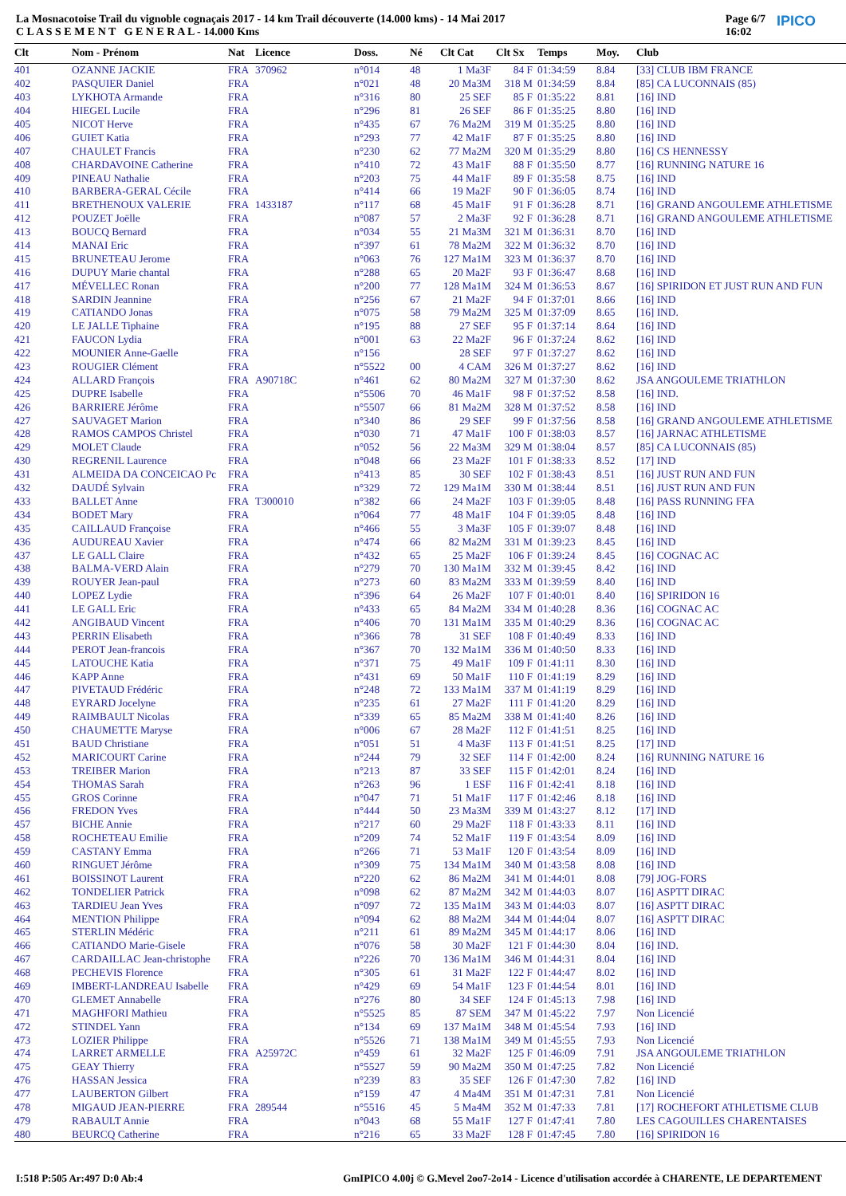La Mosnacotoise Trail du vignoble cognaçais 2017 - 14 km Trail découverte (14.000 kms) - 14 Mai 2017
C L A S S E M E N T G E N E R A L - 14.000 Kms
Page 6/7
16:02 IPICO
| Clt | Nom - Prénom | Nat | Licence | Doss. | Né | Clt Cat | Clt Sx | Temps | Moy. | Club |
| --- | --- | --- | --- | --- | --- | --- | --- | --- | --- | --- |
| 401 | OZANNE JACKIE | FRA | 370962 | n°014 | 48 | 1 Ma3F | 84 F | 01:34:59 | 8.84 | [33] CLUB IBM FRANCE |
| 402 | PASQUIER Daniel | FRA | | n°021 | 48 | 20 Ma3M | 318 M | 01:34:59 | 8.84 | [85] CA LUCONNAIS (85) |
| 403 | LYKHOTA Armande | FRA | | n°316 | 80 | 25 SEF | 85 F | 01:35:22 | 8.81 | [16] IND |
| 404 | HIEGEL Lucile | FRA | | n°296 | 81 | 26 SEF | 86 F | 01:35:25 | 8.80 | [16] IND |
| 405 | NICOT Herve | FRA | | n°435 | 67 | 76 Ma2M | 319 M | 01:35:25 | 8.80 | [16] IND |
| 406 | GUIET Katia | FRA | | n°293 | 77 | 42 Ma1F | 87 F | 01:35:25 | 8.80 | [16] IND |
| 407 | CHAULET Francis | FRA | | n°230 | 62 | 77 Ma2M | 320 M | 01:35:29 | 8.80 | [16] CS HENNESSY |
| 408 | CHARDAVOINE Catherine | FRA | | n°410 | 72 | 43 Ma1F | 88 F | 01:35:50 | 8.77 | [16] RUNNING NATURE 16 |
| 409 | PINEAU Nathalie | FRA | | n°203 | 75 | 44 Ma1F | 89 F | 01:35:58 | 8.75 | [16] IND |
| 410 | BARBERA-GERAL Cécile | FRA | | n°414 | 66 | 19 Ma2F | 90 F | 01:36:05 | 8.74 | [16] IND |
| 411 | BRETHENOUX VALERIE | FRA | 1433187 | n°117 | 68 | 45 Ma1F | 91 F | 01:36:28 | 8.71 | [16] GRAND ANGOULEME ATHLETISME |
| 412 | POUZET Joëlle | FRA | | n°087 | 57 | 2 Ma3F | 92 F | 01:36:28 | 8.71 | [16] GRAND ANGOULEME ATHLETISME |
| 413 | BOUCQ Bernard | FRA | | n°034 | 55 | 21 Ma3M | 321 M | 01:36:31 | 8.70 | [16] IND |
| 414 | MANAI Eric | FRA | | n°397 | 61 | 78 Ma2M | 322 M | 01:36:32 | 8.70 | [16] IND |
| 415 | BRUNETEAU Jerome | FRA | | n°063 | 76 | 127 Ma1M | 323 M | 01:36:37 | 8.70 | [16] IND |
| 416 | DUPUY Marie chantal | FRA | | n°288 | 65 | 20 Ma2F | 93 F | 01:36:47 | 8.68 | [16] IND |
| 417 | MÉVELLEC Ronan | FRA | | n°200 | 77 | 128 Ma1M | 324 M | 01:36:53 | 8.67 | [16] SPIRIDON ET JUST RUN AND FUN |
| 418 | SARDIN Jeannine | FRA | | n°256 | 67 | 21 Ma2F | 94 F | 01:37:01 | 8.66 | [16] IND |
| 419 | CATIANDO Jonas | FRA | | n°075 | 58 | 79 Ma2M | 325 M | 01:37:09 | 8.65 | [16] IND. |
| 420 | LE JALLE Tiphaine | FRA | | n°195 | 88 | 27 SEF | 95 F | 01:37:14 | 8.64 | [16] IND |
| 421 | FAUCON Lydia | FRA | | n°001 | 63 | 22 Ma2F | 96 F | 01:37:24 | 8.62 | [16] IND |
| 422 | MOUNIER Anne-Gaelle | FRA | | n°156 | | 28 SEF | 97 F | 01:37:27 | 8.62 | [16] IND |
| 423 | ROUGIER Clément | FRA | | n°5522 | 00 | 4 CAM | 326 M | 01:37:27 | 8.62 | [16] IND |
| 424 | ALLARD François | FRA | A90718C | n°461 | 62 | 80 Ma2M | 327 M | 01:37:30 | 8.62 | JSA ANGOULEME TRIATHLON |
| 425 | DUPRE Isabelle | FRA | | n°5506 | 70 | 46 Ma1F | 98 F | 01:37:52 | 8.58 | [16] IND. |
| 426 | BARRIERE Jérôme | FRA | | n°5507 | 66 | 81 Ma2M | 328 M | 01:37:52 | 8.58 | [16] IND |
| 427 | SAUVAGET Marion | FRA | | n°340 | 86 | 29 SEF | 99 F | 01:37:56 | 8.58 | [16] GRAND ANGOULEME ATHLETISME |
| 428 | RAMOS CAMPOS Christel | FRA | | n°030 | 71 | 47 Ma1F | 100 F | 01:38:03 | 8.57 | [16] JARNAC ATHLETISME |
| 429 | MOLET Claude | FRA | | n°052 | 56 | 22 Ma3M | 329 M | 01:38:04 | 8.57 | [85] CA LUCONNAIS (85) |
| 430 | REGRENIL Laurence | FRA | | n°048 | 66 | 23 Ma2F | 101 F | 01:38:33 | 8.52 | [17] IND |
| 431 | ALMEIDA DA CONCEICAO Pc | FRA | | n°413 | 85 | 30 SEF | 102 F | 01:38:43 | 8.51 | [16] JUST RUN AND FUN |
| 432 | DAUDÉ Sylvain | FRA | | n°329 | 72 | 129 Ma1M | 330 M | 01:38:44 | 8.51 | [16] JUST RUN AND FUN |
| 433 | BALLET Anne | FRA | T300010 | n°382 | 66 | 24 Ma2F | 103 F | 01:39:05 | 8.48 | [16] PASS RUNNING FFA |
| 434 | BODET Mary | FRA | | n°064 | 77 | 48 Ma1F | 104 F | 01:39:05 | 8.48 | [16] IND |
| 435 | CAILLAUD Françoise | FRA | | n°466 | 55 | 3 Ma3F | 105 F | 01:39:07 | 8.48 | [16] IND |
| 436 | AUDUREAU Xavier | FRA | | n°474 | 66 | 82 Ma2M | 331 M | 01:39:23 | 8.45 | [16] IND |
| 437 | LE GALL Claire | FRA | | n°432 | 65 | 25 Ma2F | 106 F | 01:39:24 | 8.45 | [16] COGNAC AC |
| 438 | BALMA-VERD Alain | FRA | | n°279 | 70 | 130 Ma1M | 332 M | 01:39:45 | 8.42 | [16] IND |
| 439 | ROUYER Jean-paul | FRA | | n°273 | 60 | 83 Ma2M | 333 M | 01:39:59 | 8.40 | [16] IND |
| 440 | LOPEZ Lydie | FRA | | n°396 | 64 | 26 Ma2F | 107 F | 01:40:01 | 8.40 | [16] SPIRIDON 16 |
| 441 | LE GALL Eric | FRA | | n°433 | 65 | 84 Ma2M | 334 M | 01:40:28 | 8.36 | [16] COGNAC AC |
| 442 | ANGIBAUD Vincent | FRA | | n°406 | 70 | 131 Ma1M | 335 M | 01:40:29 | 8.36 | [16] COGNAC AC |
| 443 | PERRIN Elisabeth | FRA | | n°366 | 78 | 31 SEF | 108 F | 01:40:49 | 8.33 | [16] IND |
| 444 | PEROT Jean-francois | FRA | | n°367 | 70 | 132 Ma1M | 336 M | 01:40:50 | 8.33 | [16] IND |
| 445 | LATOUCHE Katia | FRA | | n°371 | 75 | 49 Ma1F | 109 F | 01:41:11 | 8.30 | [16] IND |
| 446 | KAPP Anne | FRA | | n°431 | 69 | 50 Ma1F | 110 F | 01:41:19 | 8.29 | [16] IND |
| 447 | PIVETAUD Frédéric | FRA | | n°248 | 72 | 133 Ma1M | 337 M | 01:41:19 | 8.29 | [16] IND |
| 448 | EYRARD Jocelyne | FRA | | n°235 | 61 | 27 Ma2F | 111 F | 01:41:20 | 8.29 | [16] IND |
| 449 | RAIMBAULT Nicolas | FRA | | n°339 | 65 | 85 Ma2M | 338 M | 01:41:40 | 8.26 | [16] IND |
| 450 | CHAUMETTE Maryse | FRA | | n°006 | 67 | 28 Ma2F | 112 F | 01:41:51 | 8.25 | [16] IND |
| 451 | BAUD Christiane | FRA | | n°051 | 51 | 4 Ma3F | 113 F | 01:41:51 | 8.25 | [17] IND |
| 452 | MARICOURT Carine | FRA | | n°244 | 79 | 32 SEF | 114 F | 01:42:00 | 8.24 | [16] RUNNING NATURE 16 |
| 453 | TREIBER Marion | FRA | | n°213 | 87 | 33 SEF | 115 F | 01:42:01 | 8.24 | [16] IND |
| 454 | THOMAS Sarah | FRA | | n°263 | 96 | 1 ESF | 116 F | 01:42:41 | 8.18 | [16] IND |
| 455 | GROS Corinne | FRA | | n°047 | 71 | 51 Ma1F | 117 F | 01:42:46 | 8.18 | [16] IND |
| 456 | FREDON Yves | FRA | | n°444 | 50 | 23 Ma3M | 339 M | 01:43:27 | 8.12 | [17] IND |
| 457 | BICHE Annie | FRA | | n°217 | 60 | 29 Ma2F | 118 F | 01:43:33 | 8.11 | [16] IND |
| 458 | ROCHETEAU Emilie | FRA | | n°209 | 74 | 52 Ma1F | 119 F | 01:43:54 | 8.09 | [16] IND |
| 459 | CASTANY Emma | FRA | | n°266 | 71 | 53 Ma1F | 120 F | 01:43:54 | 8.09 | [16] IND |
| 460 | RINGUET Jérôme | FRA | | n°309 | 75 | 134 Ma1M | 340 M | 01:43:58 | 8.08 | [16] IND |
| 461 | BOISSINOT Laurent | FRA | | n°220 | 62 | 86 Ma2M | 341 M | 01:44:01 | 8.08 | [79] JOG-FORS |
| 462 | TONDELIER Patrick | FRA | | n°098 | 62 | 87 Ma2M | 342 M | 01:44:03 | 8.07 | [16] ASPTT DIRAC |
| 463 | TARDIEU Jean Yves | FRA | | n°097 | 72 | 135 Ma1M | 343 M | 01:44:03 | 8.07 | [16] ASPTT DIRAC |
| 464 | MENTION Philippe | FRA | | n°094 | 62 | 88 Ma2M | 344 M | 01:44:04 | 8.07 | [16] ASPTT DIRAC |
| 465 | STERLIN Médéric | FRA | | n°211 | 61 | 89 Ma2M | 345 M | 01:44:17 | 8.06 | [16] IND |
| 466 | CATIANDO Marie-Gisele | FRA | | n°076 | 58 | 30 Ma2F | 121 F | 01:44:30 | 8.04 | [16] IND. |
| 467 | CARDAILLAC Jean-christophe | FRA | | n°226 | 70 | 136 Ma1M | 346 M | 01:44:31 | 8.04 | [16] IND |
| 468 | PECHEVIS Florence | FRA | | n°305 | 61 | 31 Ma2F | 122 F | 01:44:47 | 8.02 | [16] IND |
| 469 | IMBERT-LANDREAU Isabelle | FRA | | n°429 | 69 | 54 Ma1F | 123 F | 01:44:54 | 8.01 | [16] IND |
| 470 | GLEMET Annabelle | FRA | | n°276 | 80 | 34 SEF | 124 F | 01:45:13 | 7.98 | [16] IND |
| 471 | MAGHFORI Mathieu | FRA | | n°5525 | 85 | 87 SEM | 347 M | 01:45:22 | 7.97 | Non Licencié |
| 472 | STINDEL Yann | FRA | | n°134 | 69 | 137 Ma1M | 348 M | 01:45:54 | 7.93 | [16] IND |
| 473 | LOZIER Philippe | FRA | | n°5526 | 71 | 138 Ma1M | 349 M | 01:45:55 | 7.93 | Non Licencié |
| 474 | LARRET ARMELLE | FRA | A25972C | n°459 | 61 | 32 Ma2F | 125 F | 01:46:09 | 7.91 | JSA ANGOULEME TRIATHLON |
| 475 | GEAY Thierry | FRA | | n°5527 | 59 | 90 Ma2M | 350 M | 01:47:25 | 7.82 | Non Licencié |
| 476 | HASSAN Jessica | FRA | | n°239 | 83 | 35 SEF | 126 F | 01:47:30 | 7.82 | [16] IND |
| 477 | LAUBERTON Gilbert | FRA | | n°159 | 47 | 4 Ma4M | 351 M | 01:47:31 | 7.81 | Non Licencié |
| 478 | MIGAUD JEAN-PIERRE | FRA | 289544 | n°5516 | 45 | 5 Ma4M | 352 M | 01:47:33 | 7.81 | [17] ROCHEFORT ATHLETISME CLUB |
| 479 | RABAULT Annie | FRA | | n°043 | 68 | 55 Ma1F | 127 F | 01:47:41 | 7.80 | LES CAGOUILLES CHARENTAISES |
| 480 | BEURCQ Catherine | FRA | | n°216 | 65 | 33 Ma2F | 128 F | 01:47:45 | 7.80 | [16] SPIRIDON 16 |
I:518 P:505 Ar:497 D:0 Ab:4 GmIPICO 4.00j © G.Mevel 2oo7-2o14 - Licence d'utilisation accordée à CHARENTE, LE DEPARTEMENT